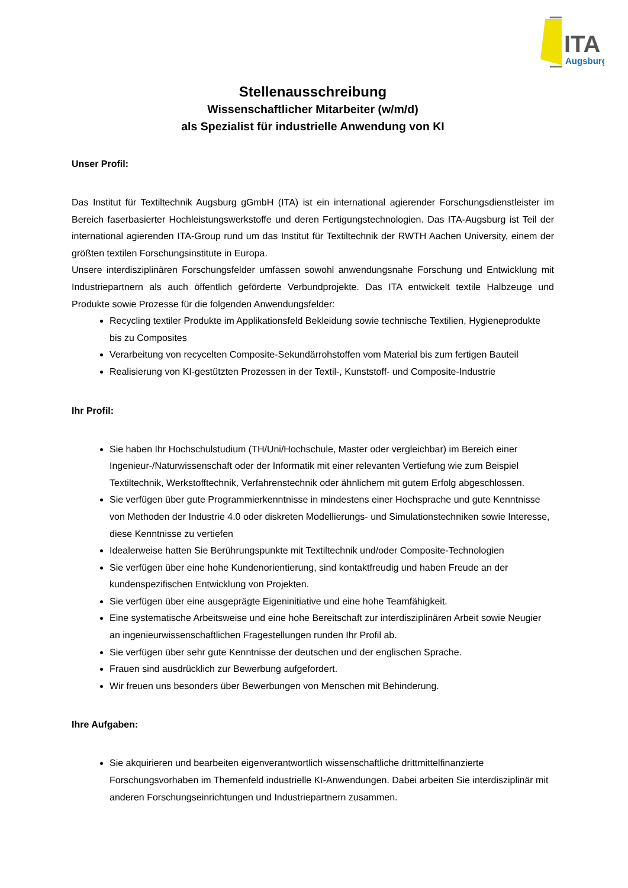ITA
Augsburg
Stellenausschreibung
Wissenschaftlicher Mitarbeiter (w/m/d)
als Spezialist für industrielle Anwendung von KI
Unser Profil:
Das Institut für Textiltechnik Augsburg gGmbH (ITA) ist ein international agierender Forschungsdienstleister im Bereich faserbasierter Hochleistungswerkstoffe und deren Fertigungstechnologien. Das ITA-Augsburg ist Teil der international agierenden ITA-Group rund um das Institut für Textiltechnik der RWTH Aachen University, einem der größten textilen Forschungsinstitute in Europa.
Unsere interdisziplinären Forschungsfelder umfassen sowohl anwendungsnahe Forschung und Entwicklung mit Industriepartnern als auch öffentlich geförderte Verbundprojekte. Das ITA entwickelt textile Halbzeuge und Produkte sowie Prozesse für die folgenden Anwendungsfelder:
Recycling textiler Produkte im Applikationsfeld Bekleidung sowie technische Textilien, Hygieneprodukte bis zu Composites
Verarbeitung von recycelten Composite-Sekundärrohstoffen vom Material bis zum fertigen Bauteil
Realisierung von KI-gestützten Prozessen in der Textil-, Kunststoff- und Composite-Industrie
Ihr Profil:
Sie haben Ihr Hochschulstudium (TH/Uni/Hochschule, Master oder vergleichbar) im Bereich einer Ingenieur-/Naturwissenschaft oder der Informatik mit einer relevanten Vertiefung wie zum Beispiel Textiltechnik, Werkstofftechnik, Verfahrenstechnik oder ähnlichem mit gutem Erfolg abgeschlossen.
Sie verfügen über gute Programmierkenntnisse in mindestens einer Hochsprache und gute Kenntnisse von Methoden der Industrie 4.0 oder diskreten Modellierungs- und Simulationstechniken sowie Interesse, diese Kenntnisse zu vertiefen
Idealerweise hatten Sie Berührungspunkte mit Textiltechnik und/oder Composite-Technologien
Sie verfügen über eine hohe Kundenorientierung, sind kontaktfreudig und haben Freude an der kundenspezifischen Entwicklung von Projekten.
Sie verfügen über eine ausgeprägte Eigeninitiative und eine hohe Teamfähigkeit.
Eine systematische Arbeitsweise und eine hohe Bereitschaft zur interdisziplinären Arbeit sowie Neugier an ingenieurwissenschaftlichen Fragestellungen runden Ihr Profil ab.
Sie verfügen über sehr gute Kenntnisse der deutschen und der englischen Sprache.
Frauen sind ausdrücklich zur Bewerbung aufgefordert.
Wir freuen uns besonders über Bewerbungen von Menschen mit Behinderung.
Ihre Aufgaben:
Sie akquirieren und bearbeiten eigenverantwortlich wissenschaftliche drittmittelfinanzierte Forschungsvorhaben im Themenfeld industrielle KI-Anwendungen. Dabei arbeiten Sie interdisziplinär mit anderen Forschungseinrichtungen und Industriepartnern zusammen.